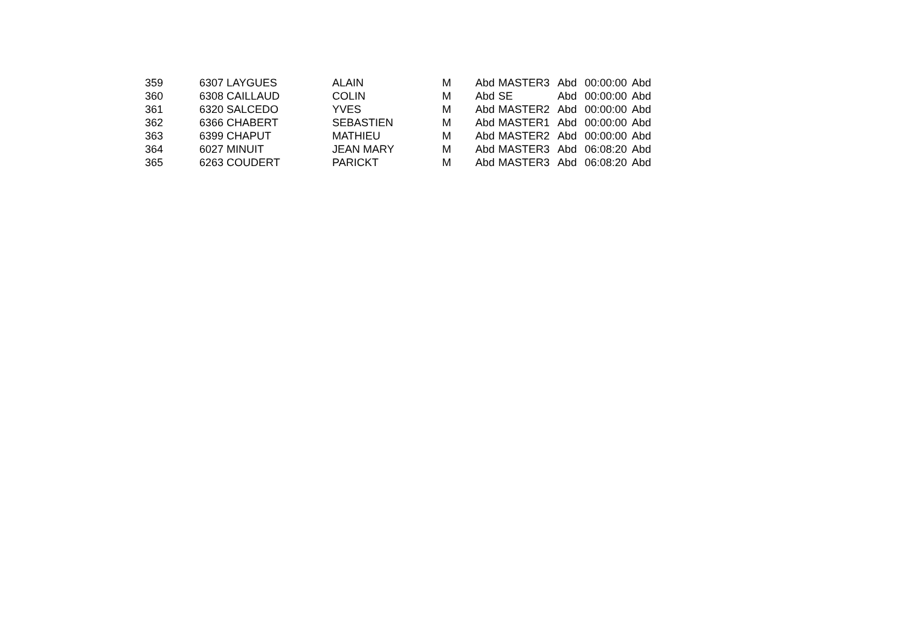| 359 | 6307 LAYGUES | ALAIN | M | Abd | MASTER3 | Abd | 00:00:00 | Abd |
| 360 | 6308 CAILLAUD | COLIN | M | Abd | SE | Abd | 00:00:00 | Abd |
| 361 | 6320 SALCEDO | YVES | M | Abd | MASTER2 | Abd | 00:00:00 | Abd |
| 362 | 6366 CHABERT | SEBASTIEN | M | Abd | MASTER1 | Abd | 00:00:00 | Abd |
| 363 | 6399 CHAPUT | MATHIEU | M | Abd | MASTER2 | Abd | 00:00:00 | Abd |
| 364 | 6027 MINUIT | JEAN MARY | M | Abd | MASTER3 | Abd | 06:08:20 | Abd |
| 365 | 6263 COUDERT | PARICKT | M | Abd | MASTER3 | Abd | 06:08:20 | Abd |